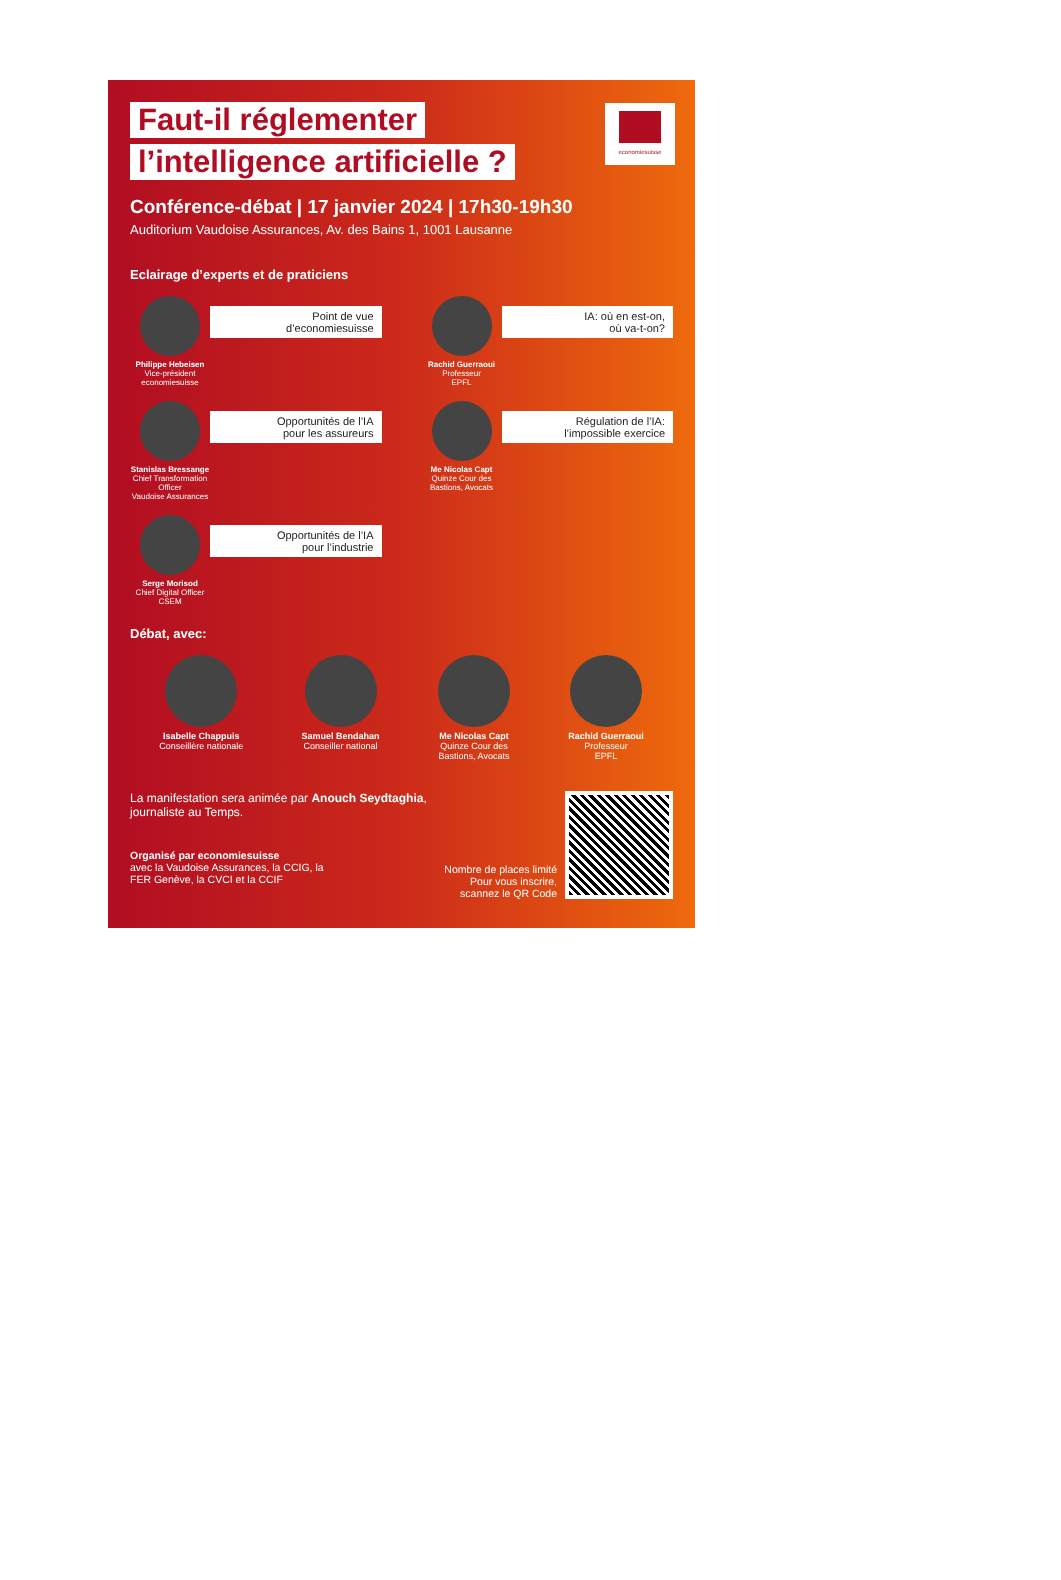economiesuisse
Faut-il réglementer
l’intelligence artificielle ?
Conférence-débat | 17 janvier 2024 | 17h30-19h30
Auditorium Vaudoise Assurances, Av. des Bains 1, 1001 Lausanne
Eclairage d’experts et de praticiens
Philippe Hebeisen
Vice-président
economiesuisse
Point de vue
d’economiesuisse
Rachid Guerraoui
Professeur
EPFL
IA: où en est-on,
où va-t-on?
Stanislas Bressange
Chief Transformation Officer
Vaudoise Assurances
Opportunités de l’IA
pour les assureurs
Me Nicolas Capt
Quinze Cour des
Bastions, Avocats
Régulation de l’IA:
l’impossible exercice
Serge Morisod
Chief Digital Officer
CSEM
Opportunités de l’IA
pour l’industrie
Débat, avec:
Isabelle Chappuis
Conseillère nationale
Samuel Bendahan
Conseiller national
Me Nicolas Capt
Quinze Cour des
Bastions, Avocats
Rachid Guerraoui
Professeur
EPFL
La manifestation sera animée par Anouch Seydtaghia,
journaliste au Temps.
Organisé par economiesuisse
avec la Vaudoise Assurances, la CCIG, la
FER Genève, la CVCI et la CCIF
Nombre de places limité
Pour vous inscrire,
scannez le QR Code